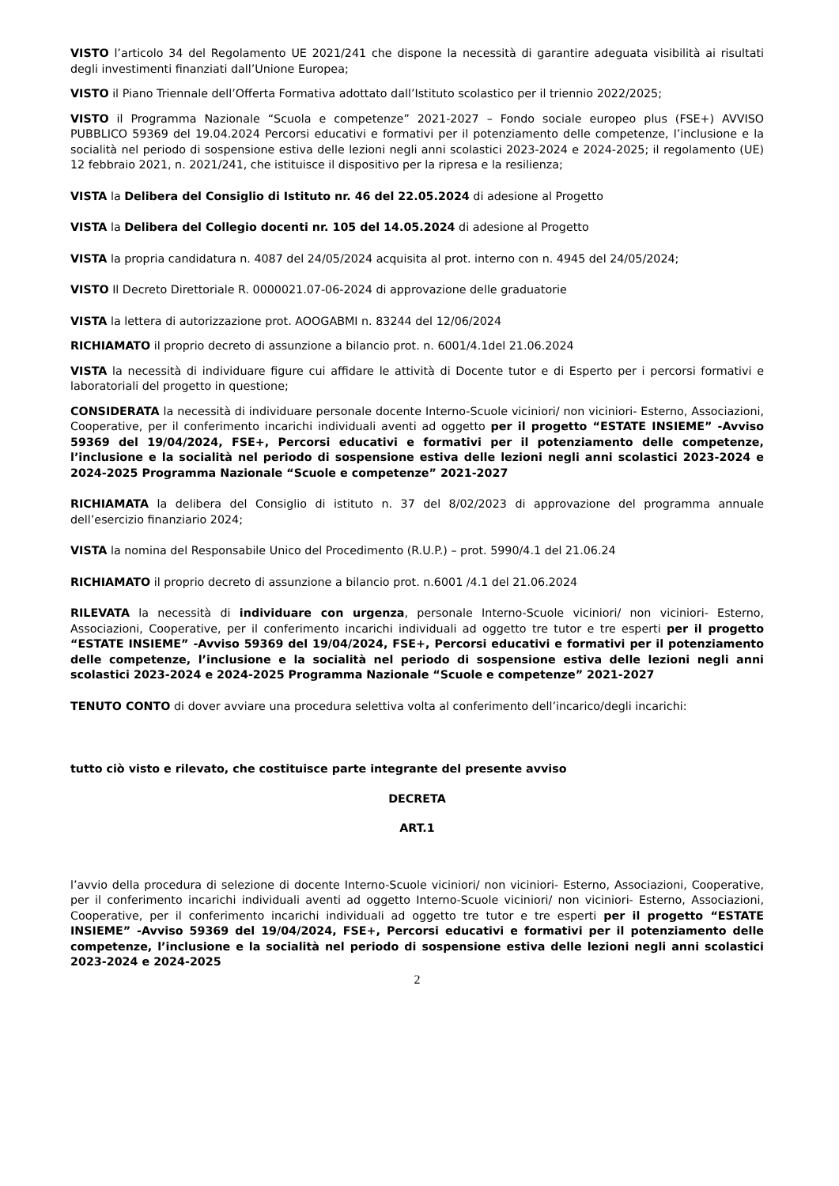VISTO l’articolo 34 del Regolamento UE 2021/241 che dispone la necessità di garantire adeguata visibilità ai risultati degli investimenti finanziati dall’Unione Europea;
VISTO il Piano Triennale dell’Offerta Formativa adottato dall’Istituto scolastico per il triennio 2022/2025;
VISTO il Programma Nazionale “Scuola e competenze” 2021-2027 – Fondo sociale europeo plus (FSE+) AVVISO PUBBLICO 59369 del 19.04.2024 Percorsi educativi e formativi per il potenziamento delle competenze, l’inclusione e la socialità nel periodo di sospensione estiva delle lezioni negli anni scolastici 2023-2024 e 2024-2025; il regolamento (UE) 12 febbraio 2021, n. 2021/241, che istituisce il dispositivo per la ripresa e la resilienza;
VISTA la Delibera del Consiglio di Istituto nr. 46 del 22.05.2024 di adesione al Progetto
VISTA la Delibera del Collegio docenti nr. 105 del 14.05.2024 di adesione al Progetto
VISTA la propria candidatura n. 4087 del 24/05/2024 acquisita al prot. interno con n. 4945 del 24/05/2024;
VISTO Il Decreto Direttoriale R. 0000021.07-06-2024 di approvazione delle graduatorie
VISTA la lettera di autorizzazione prot. AOOGABMI n. 83244 del 12/06/2024
RICHIAMATO il proprio decreto di assunzione a bilancio prot. n. 6001/4.1del 21.06.2024
VISTA la necessità di individuare figure cui affidare le attività di Docente tutor e di Esperto per i percorsi formativi e laboratoriali del progetto in questione;
CONSIDERATA la necessità di individuare personale docente Interno-Scuole viciniori/ non viciniori- Esterno, Associazioni, Cooperative, per il conferimento incarichi individuali aventi ad oggetto per il progetto “ESTATE INSIEME” -Avviso 59369 del 19/04/2024, FSE+, Percorsi educativi e formativi per il potenziamento delle competenze, l’inclusione e la socialità nel periodo di sospensione estiva delle lezioni negli anni scolastici 2023-2024 e 2024-2025 Programma Nazionale “Scuole e competenze” 2021-2027
RICHIAMATA la delibera del Consiglio di istituto n. 37 del 8/02/2023 di approvazione del programma annuale dell’esercizio finanziario 2024;
VISTA la nomina del Responsabile Unico del Procedimento (R.U.P.) – prot. 5990/4.1 del 21.06.24
RICHIAMATO il proprio decreto di assunzione a bilancio prot. n.6001 /4.1 del 21.06.2024
RILEVATA la necessità di individuare con urgenza, personale Interno-Scuole viciniori/ non viciniori- Esterno, Associazioni, Cooperative, per il conferimento incarichi individuali ad oggetto tre tutor e tre esperti per il progetto “ESTATE INSIEME” -Avviso 59369 del 19/04/2024, FSE+, Percorsi educativi e formativi per il potenziamento delle competenze, l’inclusione e la socialità nel periodo di sospensione estiva delle lezioni negli anni scolastici 2023-2024 e 2024-2025 Programma Nazionale “Scuole e competenze” 2021-2027
TENUTO CONTO di dover avviare una procedura selettiva volta al conferimento dell’incarico/degli incarichi:
tutto ciò visto e rilevato, che costituisce parte integrante del presente avviso
DECRETA
ART.1
l’avvio della procedura di selezione di docente Interno-Scuole viciniori/ non viciniori- Esterno, Associazioni, Cooperative, per il conferimento incarichi individuali aventi ad oggetto Interno-Scuole viciniori/ non viciniori- Esterno, Associazioni, Cooperative, per il conferimento incarichi individuali ad oggetto tre tutor e tre esperti per il progetto “ESTATE INSIEME” -Avviso 59369 del 19/04/2024, FSE+, Percorsi educativi e formativi per il potenziamento delle competenze, l’inclusione e la socialità nel periodo di sospensione estiva delle lezioni negli anni scolastici 2023-2024 e 2024-2025
2